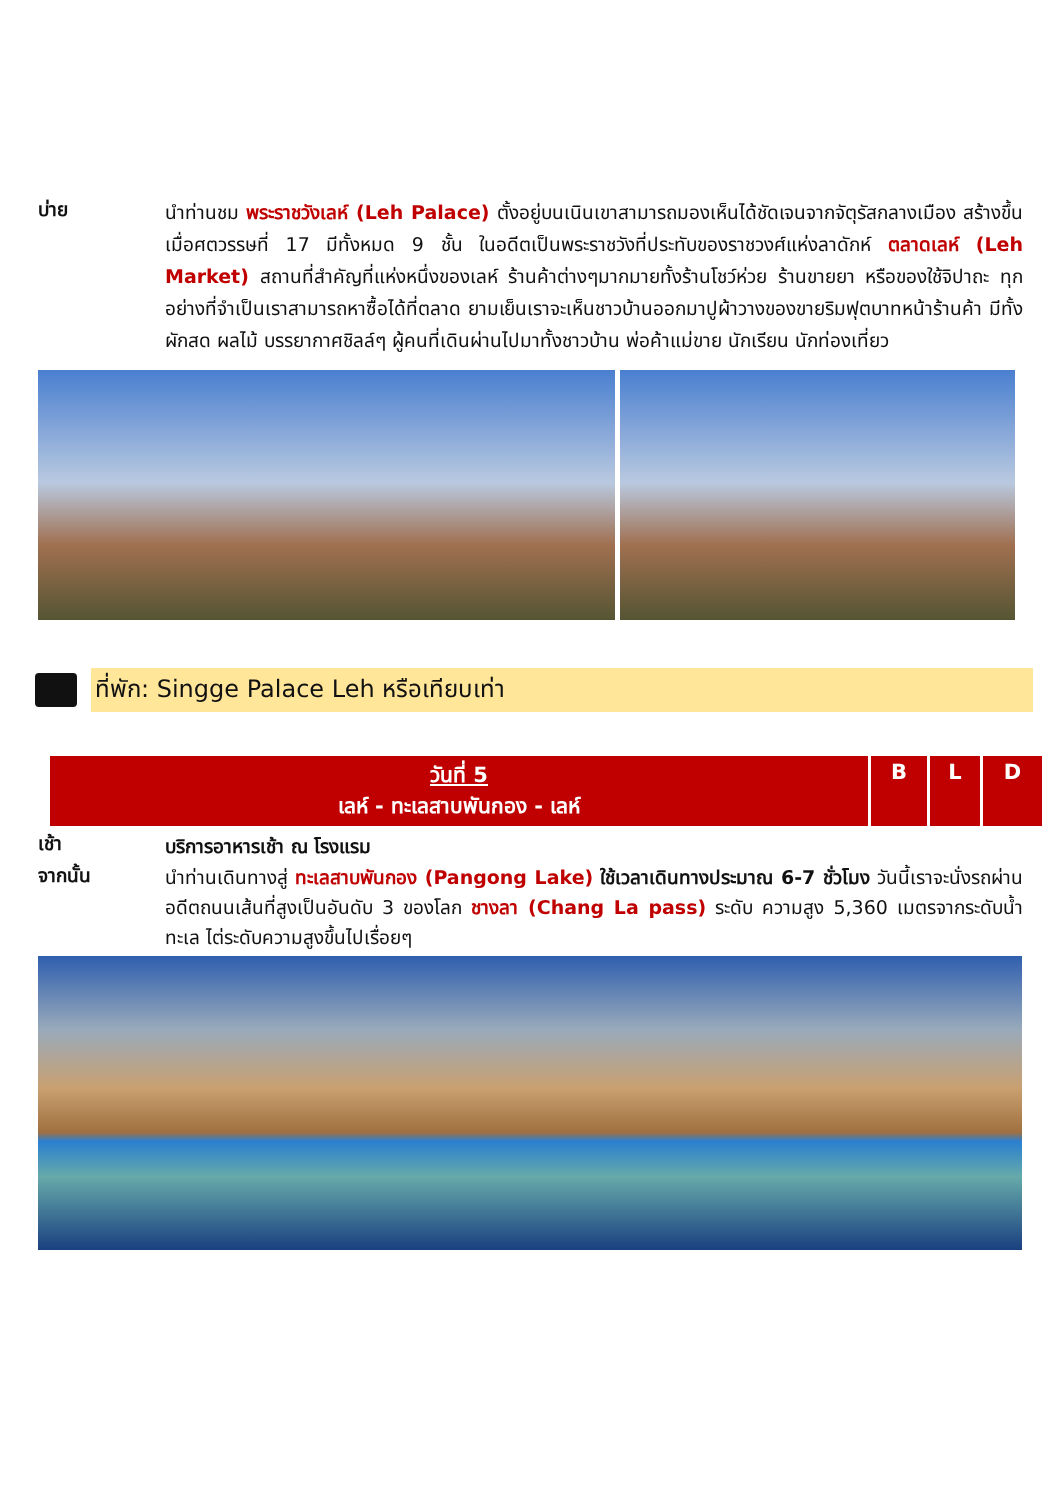บ่าย
นำท่านชม พระราชวังเลห์ (Leh Palace) ตั้งอยู่บนเนินเขาสามารถมองเห็นได้ชัดเจนจากจัตุรัสกลางเมือง สร้างขึ้นเมื่อศตวรรษที่ 17 มีทั้งหมด 9 ชั้น ในอดีตเป็นพระราชวังที่ประทับของราชวงศ์แห่งลาดักห์ ตลาดเลห์ (Leh Market) สถานที่สำคัญที่แห่งหนึ่งของเลห์ ร้านค้าต่างๆมากมายทั้งร้านโชว์ห่วย ร้านขายยา หรือของใช้จิปาถะ ทุกอย่างที่จำเป็นเราสามารถหาซื้อได้ที่ตลาด ยามเย็นเราจะเห็นชาวบ้านออกมาปูผ้าวางของขายริมฟุตบาทหน้าร้านค้า มีทั้งผักสด ผลไม้ บรรยากาศชิลล์ๆ ผู้คนที่เดินผ่านไปมาทั้งชาวบ้าน พ่อค้าแม่ขาย นักเรียน นักท่องเที่ยว
ที่พัก: Singge Palace Leh หรือเทียบเท่า
| วันที่ 5 เลห์ - ทะเลสาบพันกอง - เลห์ | B | L | D |
เช้า
บริการอาหารเช้า ณ โรงแรม
จากนั้น
นำท่านเดินทางสู่ ทะเลสาบพันกอง (Pangong Lake) ใช้เวลาเดินทางประมาณ 6-7 ชั่วโมง วันนี้เราจะนั่งรถผ่าน อดีตถนนเส้นที่สูงเป็นอันดับ 3 ของโลก ชางลา (Chang La pass) ระดับ ความสูง 5,360 เมตรจากระดับน้ำทะเล ไต่ระดับความสูงขึ้นไปเรื่อยๆ